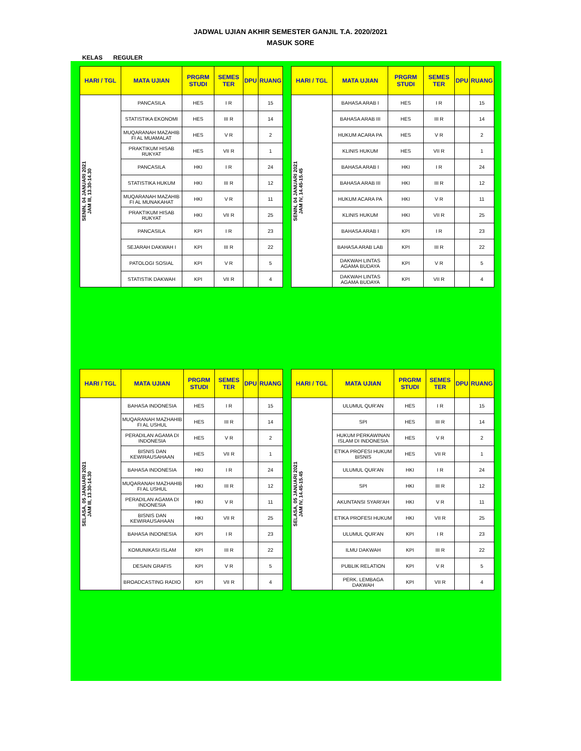JADWAL UJIAN AKHIR SEMESTER GANJIL T.A. 2020/2021
MASUK SORE
KELAS REGULER
| HARI / TGL | MATA UJIAN | PRGRM STUDI | SEMES TER | DPU | RUANG |
| --- | --- | --- | --- | --- | --- |
| SENIN, 04 JANUARI 2021 JAM III, 13.30-14.30 | PANCASILA | HES | I R | | 15 |
| | STATISTIKA EKONOMI | HES | III R | | 14 |
| | MUQARANAH MAZAHIB FI AL MUAMALAT | HES | V R | | 2 |
| | PRAKTIKUM HISAB RUKYAT | HES | VII R | | 1 |
| | PANCASILA | HKI | I R | | 24 |
| | STATISTIKA HUKUM | HKI | III R | | 12 |
| | MUQARANAH MAZAHIB FI AL MUNAKAHAT | HKI | V R | | 11 |
| | PRAKTIKUM HISAB RUKYAT | HKI | VII R | | 25 |
| | PANCASILA | KPI | I R | | 23 |
| | SEJARAH DAKWAH I | KPI | III R | | 22 |
| | PATOLOGI SOSIAL | KPI | V R | | 5 |
| | STATISTIK DAKWAH | KPI | VII R | | 4 |
| HARI / TGL | MATA UJIAN | PRGRM STUDI | SEMES TER | DPU | RUANG |
| --- | --- | --- | --- | --- | --- |
| SENIN, 04 JANUARI 2021 JAM IV, 14.45-15.45 | BAHASA ARAB I | HES | I R | | 15 |
| | BAHASA ARAB III | HES | III R | | 14 |
| | HUKUM ACARA PA | HES | V R | | 2 |
| | KLINIS HUKUM | HES | VII R | | 1 |
| | BAHASA ARAB I | HKI | I R | | 24 |
| | BAHASA ARAB III | HKI | III R | | 12 |
| | HUKUM ACARA PA | HKI | V R | | 11 |
| | KLINIS HUKUM | HKI | VII R | | 25 |
| | BAHASA ARAB I | KPI | I R | | 23 |
| | BAHASA ARAB LAB | KPI | III R | | 22 |
| | DAKWAH LINTAS AGAMA BUDAYA | KPI | V R | | 5 |
| | DAKWAH LINTAS AGAMA BUDAYA | KPI | VII R | | 4 |
| HARI / TGL | MATA UJIAN | PRGRM STUDI | SEMES TER | DPU | RUANG |
| --- | --- | --- | --- | --- | --- |
| SELASA, 05 JANUARI 2021 JAM III, 13.30-14.30 | BAHASA INDONESIA | HES | I R | | 15 |
| | MUQARANAH MAZHAHIB FI AL USHUL | HES | III R | | 14 |
| | PERADILAN AGAMA DI INDONESIA | HES | V R | | 2 |
| | BISNIS DAN KEWIRAUSAHAAN | HES | VII R | | 1 |
| | BAHASA INDONESIA | HKI | I R | | 24 |
| | MUQARANAH MAZHAHIB FI AL USHUL | HKI | III R | | 12 |
| | PERADILAN AGAMA DI INDONESIA | HKI | V R | | 11 |
| | BISNIS DAN KEWIRAUSAHAAN | HKI | VII R | | 25 |
| | BAHASA INDONESIA | KPI | I R | | 23 |
| | KOMUNIKASI ISLAM | KPI | III R | | 22 |
| | DESAIN GRAFIS | KPI | V R | | 5 |
| | BROADCASTING RADIO | KPI | VII R | | 4 |
| HARI / TGL | MATA UJIAN | PRGRM STUDI | SEMES TER | DPU | RUANG |
| --- | --- | --- | --- | --- | --- |
| SELASA, 05 JANUARI 2021 JAM IV, 14.45-15.45 | ULUMUL QUR'AN | HES | I R | | 15 |
| | SPI | HES | III R | | 14 |
| | HUKUM PERKAWINAN ISLAM DI INDONESIA | HES | V R | | 2 |
| | ETIKA PROFESI HUKUM BISNIS | HES | VII R | | 1 |
| | ULUMUL QUR'AN | HKI | I R | | 24 |
| | SPI | HKI | III R | | 12 |
| | AKUNTANSI SYARI'AH | HKI | V R | | 11 |
| | ETIKA PROFESI HUKUM | HKI | VII R | | 25 |
| | ULUMUL QUR'AN | KPI | I R | | 23 |
| | ILMU DAKWAH | KPI | III R | | 22 |
| | PUBLIK RELATION | KPI | V R | | 5 |
| | PERK. LEMBAGA DAKWAH | KPI | VII R | | 4 |